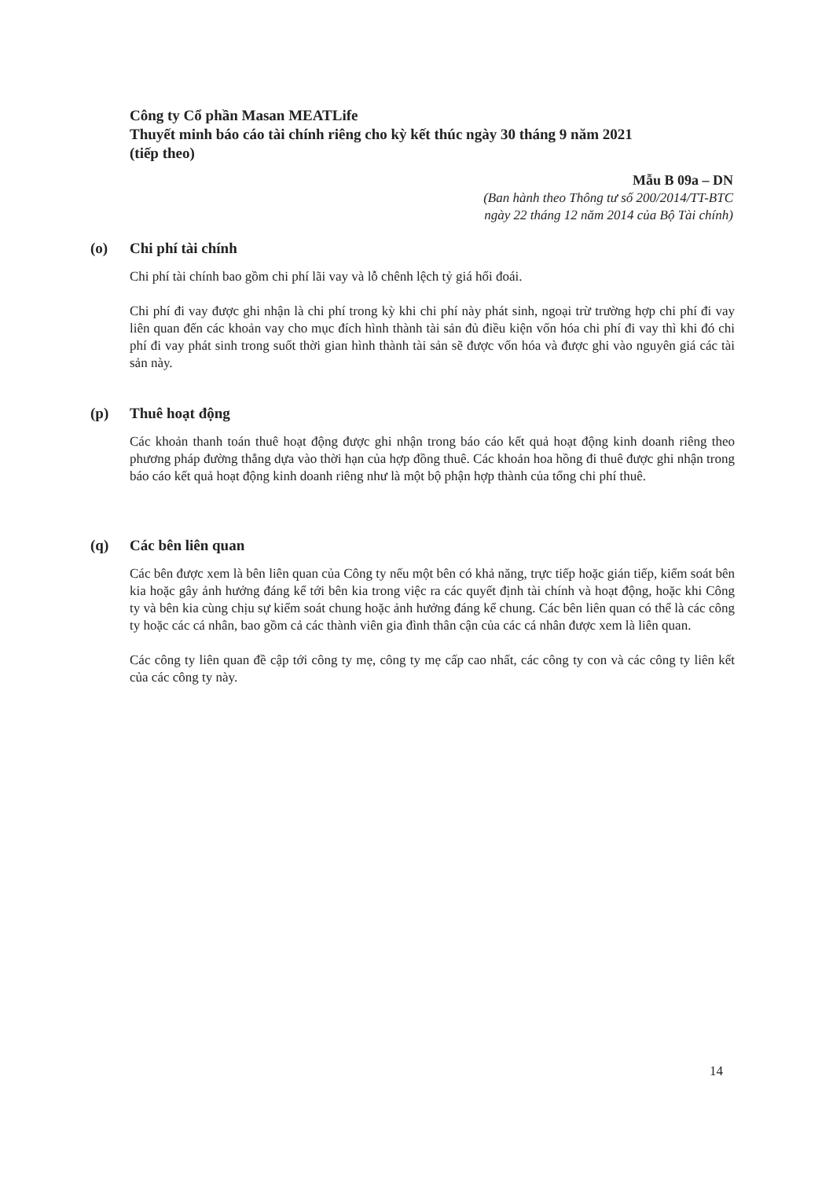Công ty Cổ phần Masan MEATLife
Thuyết minh báo cáo tài chính riêng cho kỳ kết thúc ngày 30 tháng 9 năm 2021
(tiếp theo)
Mẫu B 09a – DN
(Ban hành theo Thông tư số 200/2014/TT-BTC
ngày 22 tháng 12 năm 2014 của Bộ Tài chính)
(o) Chi phí tài chính
Chi phí tài chính bao gồm chi phí lãi vay và lỗ chênh lệch tỷ giá hối đoái.
Chi phí đi vay được ghi nhận là chi phí trong kỳ khi chi phí này phát sinh, ngoại trừ trường hợp chi phí đi vay liên quan đến các khoản vay cho mục đích hình thành tài sản đủ điều kiện vốn hóa chi phí đi vay thì khi đó chi phí đi vay phát sinh trong suốt thời gian hình thành tài sản sẽ được vốn hóa và được ghi vào nguyên giá các tài sản này.
(p) Thuê hoạt động
Các khoản thanh toán thuê hoạt động được ghi nhận trong báo cáo kết quả hoạt động kinh doanh riêng theo phương pháp đường thẳng dựa vào thời hạn của hợp đồng thuê. Các khoản hoa hồng đi thuê được ghi nhận trong báo cáo kết quả hoạt động kinh doanh riêng như là một bộ phận hợp thành của tổng chi phí thuê.
(q) Các bên liên quan
Các bên được xem là bên liên quan của Công ty nếu một bên có khả năng, trực tiếp hoặc gián tiếp, kiểm soát bên kia hoặc gây ảnh hưởng đáng kể tới bên kia trong việc ra các quyết định tài chính và hoạt động, hoặc khi Công ty và bên kia cùng chịu sự kiểm soát chung hoặc ảnh hưởng đáng kể chung. Các bên liên quan có thể là các công ty hoặc các cá nhân, bao gồm cả các thành viên gia đình thân cận của các cá nhân được xem là liên quan.
Các công ty liên quan đề cập tới công ty mẹ, công ty mẹ cấp cao nhất, các công ty con và các công ty liên kết của các công ty này.
14